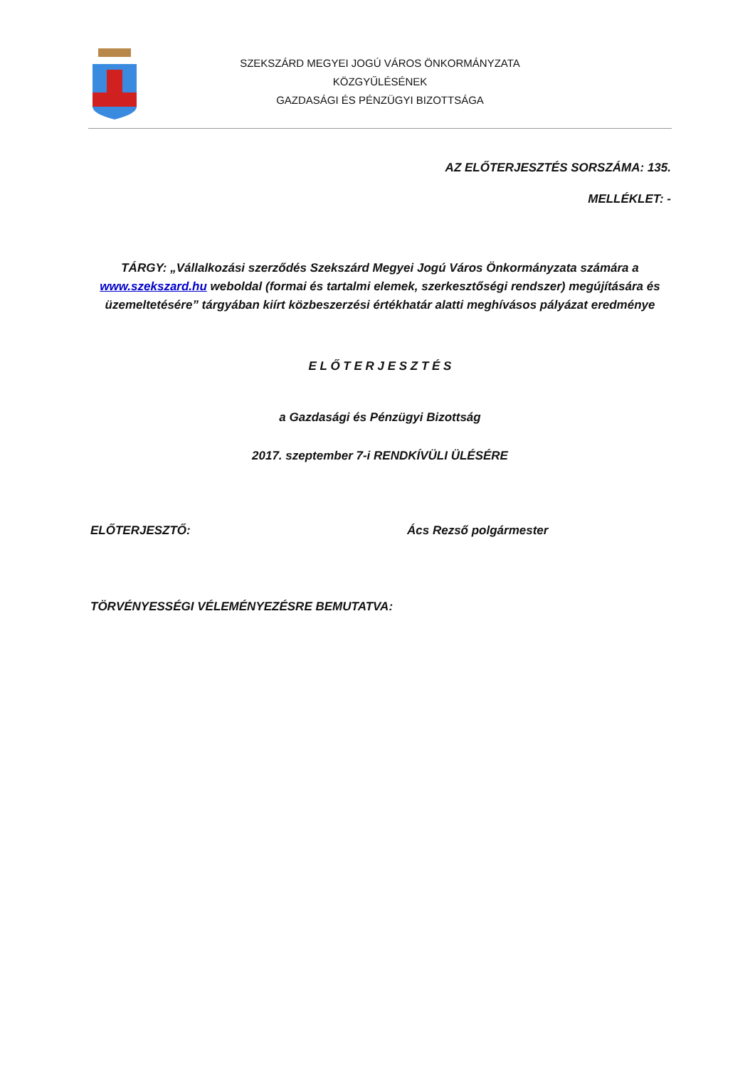SZEKSZÁRD MEGYEI JOGÚ VÁROS ÖNKORMÁNYZATA
KÖZGYŰLÉSÉNEK
GAZDASÁGI ÉS PÉNZÜGYI BIZOTTSÁGA
AZ ELŐTERJESZTÉS SORSZÁMA: 135.
MELLÉKLET: -
TÁRGY: „Vállalkozási szerződés Szekszárd Megyei Jogú Város Önkormányzata számára a www.szekszard.hu weboldal (formai és tartalmi elemek, szerkesztőségi rendszer) megújítására és üzemeltetésére” tárgyában kiírt közbeszerzési értékhatár alatti meghívásos pályázat eredménye
E L Ő T E R J E S Z T É S
a Gazdasági és Pénzügyi Bizottság
2017. szeptember 7-i RENDKÍVÜLI ÜLÉSÉRE
ELŐTERJESZTŐ: Ács Rezső polgármester
TÖRVÉNYESSÉGI VÉLEMÉNYEZÉSRE BEMUTATVA: